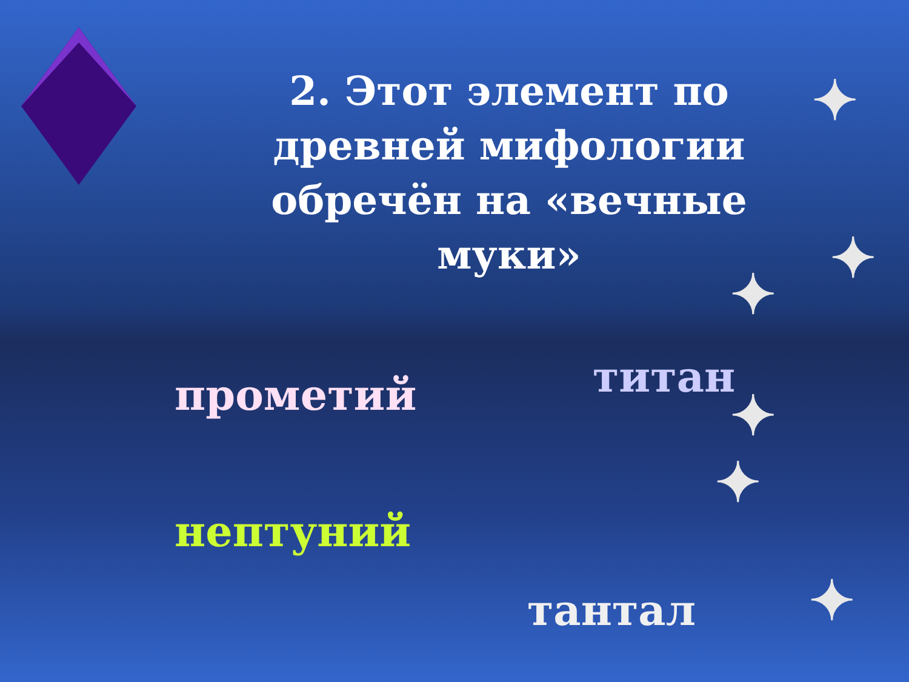2. Этот элемент по древней мифологии обречён на «вечные муки»
прометий титан
нептуний
тантал
✦
✦
✦
✦
✦
✦